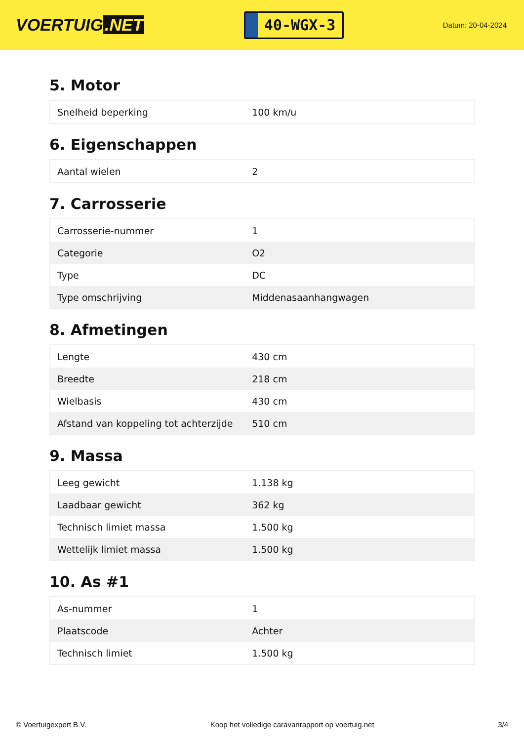VOERTUIG.NET
40-WGX-3
Datum: 20-04-2024
5. Motor
| Snelheid beperking | 100 km/u |
6. Eigenschappen
| Aantal wielen | 2 |
7. Carrosserie
| Carrosserie-nummer | 1 |
| Categorie | O2 |
| Type | DC |
| Type omschrijving | Middenasaanhangwagen |
8. Afmetingen
| Lengte | 430 cm |
| Breedte | 218 cm |
| Wielbasis | 430 cm |
| Afstand van koppeling tot achterzijde | 510 cm |
9. Massa
| Leeg gewicht | 1.138 kg |
| Laadbaar gewicht | 362 kg |
| Technisch limiet massa | 1.500 kg |
| Wettelijk limiet massa | 1.500 kg |
10. As #1
| As-nummer | 1 |
| Plaatscode | Achter |
| Technisch limiet | 1.500 kg |
© Voertuigexpert B.V. Koop het volledige caravanrapport op voertuig.net 3/4